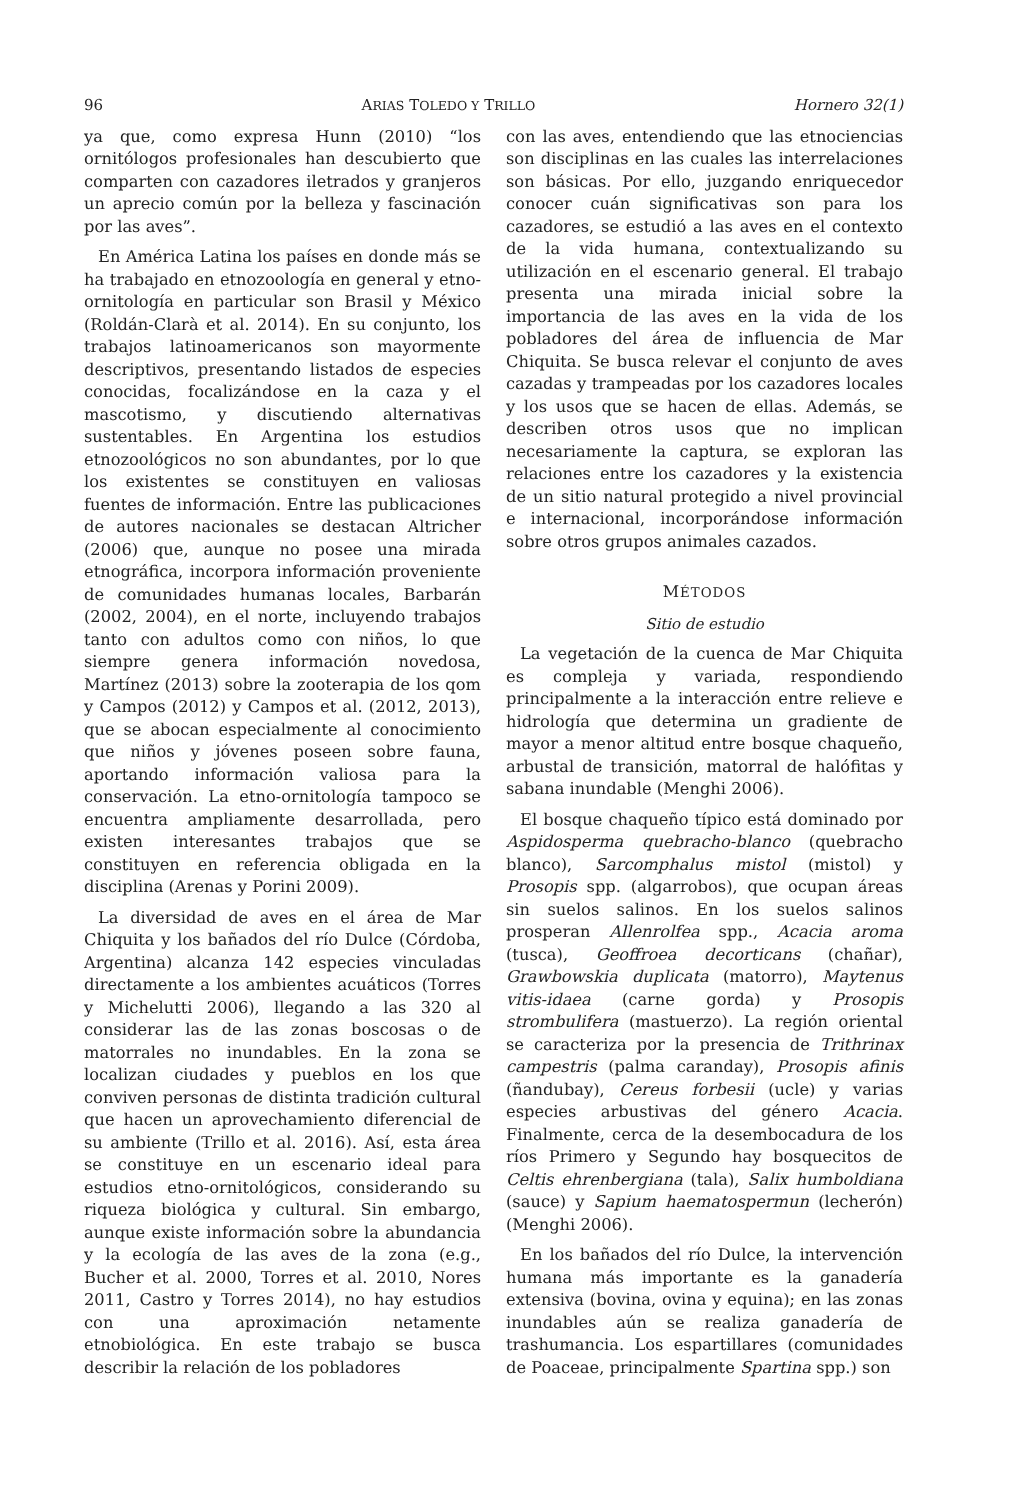96 ARIAS TOLEDO Y TRILLO Hornero 32(1)
ya que, como expresa Hunn (2010) “los ornitólogos profesionales han descubierto que comparten con cazadores iletrados y granjeros un aprecio común por la belleza y fascinación por las aves”.
En América Latina los países en donde más se ha trabajado en etnozoología en general y etno-ornitología en particular son Brasil y México (Roldán-Clarà et al. 2014). En su conjunto, los trabajos latinoamericanos son mayormente descriptivos, presentando listados de especies conocidas, focalizándose en la caza y el mascotismo, y discutiendo alternativas sustentables. En Argentina los estudios etnozoológicos no son abundantes, por lo que los existentes se constituyen en valiosas fuentes de información. Entre las publicaciones de autores nacionales se destacan Altricher (2006) que, aunque no posee una mirada etnográfica, incorpora información proveniente de comunidades humanas locales, Barbarán (2002, 2004), en el norte, incluyendo trabajos tanto con adultos como con niños, lo que siempre genera información novedosa, Martínez (2013) sobre la zooterapia de los qom y Campos (2012) y Campos et al. (2012, 2013), que se abocan especialmente al conocimiento que niños y jóvenes poseen sobre fauna, aportando información valiosa para la conservación. La etno-ornitología tampoco se encuentra ampliamente desarrollada, pero existen interesantes trabajos que se constituyen en referencia obligada en la disciplina (Arenas y Porini 2009).
La diversidad de aves en el área de Mar Chiquita y los bañados del río Dulce (Córdoba, Argentina) alcanza 142 especies vinculadas directamente a los ambientes acuáticos (Torres y Michelutti 2006), llegando a las 320 al considerar las de las zonas boscosas o de matorrales no inundables. En la zona se localizan ciudades y pueblos en los que conviven personas de distinta tradición cultural que hacen un aprovechamiento diferencial de su ambiente (Trillo et al. 2016). Así, esta área se constituye en un escenario ideal para estudios etno-ornitológicos, considerando su riqueza biológica y cultural. Sin embargo, aunque existe información sobre la abundancia y la ecología de las aves de la zona (e.g., Bucher et al. 2000, Torres et al. 2010, Nores 2011, Castro y Torres 2014), no hay estudios con una aproximación netamente etnobiológica. En este trabajo se busca describir la relación de los pobladores
con las aves, entendiendo que las etnociencias son disciplinas en las cuales las interrelaciones son básicas. Por ello, juzgando enriquecedor conocer cuán significativas son para los cazadores, se estudió a las aves en el contexto de la vida humana, contextualizando su utilización en el escenario general. El trabajo presenta una mirada inicial sobre la importancia de las aves en la vida de los pobladores del área de influencia de Mar Chiquita. Se busca relevar el conjunto de aves cazadas y trampeadas por los cazadores locales y los usos que se hacen de ellas. Además, se describen otros usos que no implican necesariamente la captura, se exploran las relaciones entre los cazadores y la existencia de un sitio natural protegido a nivel provincial e internacional, incorporándose información sobre otros grupos animales cazados.
MÉTODOS
Sitio de estudio
La vegetación de la cuenca de Mar Chiquita es compleja y variada, respondiendo principalmente a la interacción entre relieve e hidrología que determina un gradiente de mayor a menor altitud entre bosque chaqueño, arbustal de transición, matorral de halófitas y sabana inundable (Menghi 2006).
El bosque chaqueño típico está dominado por Aspidosperma quebracho-blanco (quebracho blanco), Sarcomphalus mistol (mistol) y Prosopis spp. (algarrobos), que ocupan áreas sin suelos salinos. En los suelos salinos prosperan Allenrolfea spp., Acacia aroma (tusca), Geoffroea decorticans (chañar), Grawbowskia duplicata (matorro), Maytenus vitis-idaea (carne gorda) y Prosopis strombulifera (mastuerzo). La región oriental se caracteriza por la presencia de Trithrinax campestris (palma caranday), Prosopis afinis (ñandubay), Cereus forbesii (ucle) y varias especies arbustivas del género Acacia. Finalmente, cerca de la desembocadura de los ríos Primero y Segundo hay bosquecitos de Celtis ehrenbergiana (tala), Salix humboldiana (sauce) y Sapium haematospermun (lecherón) (Menghi 2006).
En los bañados del río Dulce, la intervención humana más importante es la ganadería extensiva (bovina, ovina y equina); en las zonas inundables aún se realiza ganadería de trashumancia. Los espartillares (comunidades de Poaceae, principalmente Spartina spp.) son